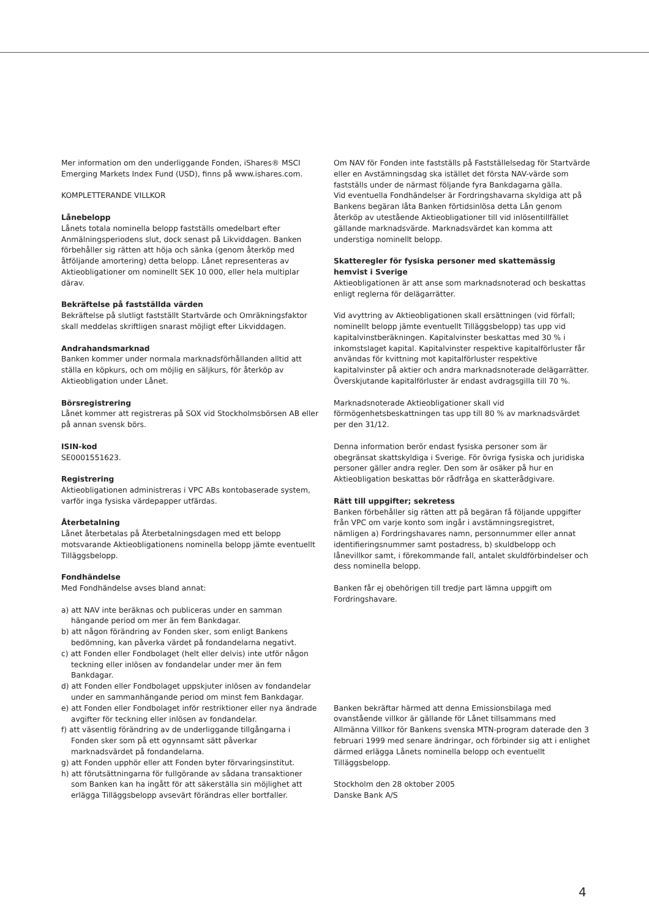Mer information om den underliggande Fonden, iShares® MSCI Emerging Markets Index Fund (USD), finns på www.ishares.com.
KOMPLETTERANDE VILLKOR
Lånebelopp
Lånets totala nominella belopp fastställs omedelbart efter Anmälningsperiodens slut, dock senast på Likviddagen. Banken förbehåller sig rätten att höja och sänka (genom återköp med åtföljande amortering) detta belopp. Lånet representeras av Aktieobligationer om nominellt SEK 10 000, eller hela multiplar därav.
Bekräftelse på fastställda värden
Bekräftelse på slutligt fastställt Startvärde och Omräkningsfaktor skall meddelas skriftligen snarast möjligt efter Likviddagen.
Andrahandsmarknad
Banken kommer under normala marknadsförhållanden alltid att ställa en köpkurs, och om möjlig en säljkurs, för återköp av Aktieobligation under Lånet.
Börsregistrering
Lånet kommer att registreras på SOX vid Stockholmsbörsen AB eller på annan svensk börs.
ISIN-kod
SE0001551623.
Registrering
Aktieobligationen administreras i VPC ABs kontobaserade system, varför inga fysiska värdepapper utfärdas.
Återbetalning
Lånet återbetalas på Återbetalningsdagen med ett belopp motsvarande Aktieobligationens nominella belopp jämte eventuellt Tilläggsbelopp.
Fondhändelse
Med Fondhändelse avses bland annat:
a) att NAV inte beräknas och publiceras under en samman hängande period om mer än fem Bankdagar.
b) att någon förändring av Fonden sker, som enligt Bankens bedömning, kan påverka värdet på fondandelarna negativt.
c) att Fonden eller Fondbolaget (helt eller delvis) inte utför någon teckning eller inlösen av fondandelar under mer än fem Bankdagar.
d) att Fonden eller Fondbolaget uppskjuter inlösen av fondandelar under en sammanhängande period om minst fem Bankdagar.
e) att Fonden eller Fondbolaget inför restriktioner eller nya ändrade avgifter för teckning eller inlösen av fondandelar.
f) att väsentlig förändring av de underliggande tillgångarna i Fonden sker som på ett ogynnsamt sätt påverkar marknadsvärdet på fondandelarna.
g) att Fonden upphör eller att Fonden byter förvaringsinstitut.
h) att förutsättningarna för fullgörande av sådana transaktioner som Banken kan ha ingått för att säkerställa sin möjlighet att erlägga Tilläggsbelopp avsevärt förändras eller bortfaller.
Om NAV för Fonden inte fastställs på Fastställelsedag för Startvärde eller en Avstämningsdag ska istället det första NAV-värde som fastställs under de närmast följande fyra Bankdagarna gälla.
Vid eventuella Fondhändelser är Fordringshavarna skyldiga att på Bankens begäran låta Banken förtidsinlösa detta Lån genom återköp av utestående Aktieobligationer till vid inlösentillfället gällande marknadsvärde. Marknadsvärdet kan komma att understiga nominellt belopp.
Skatteregler för fysiska personer med skattemässig hemvist i Sverige
Aktieobligationen är att anse som marknadsnoterad och beskattas enligt reglerna för delägarrätter.
Vid avyttring av Aktieobligationen skall ersättningen (vid förfall; nominellt belopp jämte eventuellt Tilläggsbelopp) tas upp vid kapitalvinstberäkningen. Kapitalvinster beskattas med 30 % i inkomstslaget kapital. Kapitalvinster respektive kapitalförluster får användas för kvittning mot kapitalförluster respektive kapitalvinster på aktier och andra marknadsnoterade delägarrätter. Överskjutande kapitalförluster är endast avdragsgilla till 70 %.
Marknadsnoterade Aktieobligationer skall vid förmögenhetsbeskattningen tas upp till 80 % av marknadsvärdet per den 31/12.
Denna information berör endast fysiska personer som är obegränsat skattskyldiga i Sverige. För övriga fysiska och juridiska personer gäller andra regler. Den som är osäker på hur en Aktieobligation beskattas bör rådfråga en skatterådgivare.
Rätt till uppgifter; sekretess
Banken förbehåller sig rätten att på begäran få följande uppgifter från VPC om varje konto som ingår i avstämningsregistret, nämligen a) Fordringshavares namn, personnummer eller annat identifieringsnummer samt postadress, b) skuldbelopp och lånevillkor samt, i förekommande fall, antalet skuldförbindelser och dess nominella belopp.
Banken får ej obehörigen till tredje part lämna uppgift om Fordringshavare.
Banken bekräftar härmed att denna Emissionsbilaga med ovanstående villkor är gällande för Lånet tillsammans med Allmänna Villkor för Bankens svenska MTN-program daterade den 3 februari 1999 med senare ändringar, och förbinder sig att i enlighet därmed erlägga Lånets nominella belopp och eventuellt Tilläggsbelopp.
Stockholm den 28 oktober 2005
Danske Bank A/S
4